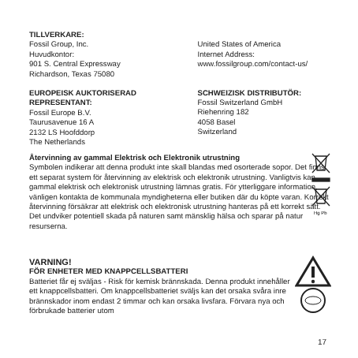TILLVERKARE:
Fossil Group, Inc.
Huvudkontor:
901 S. Central Expressway
Richardson, Texas 75080
EUROPEISK AUKTORISERAD
REPRESENTANT:
Fossil Europe B.V.
Taurusavenue 16 A
2132 LS Hoofddorp
The Netherlands
United States of America
Internet Address:
www.fossilgroup.com/contact-us/
SCHWEIZISK DISTRIBUTÖR:
Fossil Switzerland GmbH
Riehenring 182
4058 Basel
Switzerland
Återvinning av gammal Elektrisk och Elektronik utrustning
Symbolen indikerar att denna produkt inte skall blandas med osorterade sopor. Det finns ett separat system för återvinning av elektrisk och elektronik utrustning. Vanligtvis kan gammal elektrisk och elektronisk utrustning lämnas gratis. För ytterliggare information, vänligen kontakta de kommunala myndigheterna eller butiken där du köpte varan. Korrekt återvinning försäkrar att elektrisk och elektronisk utrustning hanteras på ett korrekt sätt. Det undviker potentiell skada på naturen samt mänsklig hälsa och sparar på natur resurserna.
Hg Pb
VARNING!
FÖR ENHETER MED KNAPPCELLSBATTERI
Batteriet får ej sväljas - Risk för kemisk brännskada. Denna produkt innehåller ett knappcellsbatteri. Om knappcellsbatteriet sväljs kan det orsaka svåra inre brännskador inom endast 2 timmar och kan orsaka livsfara. Förvara nya och förbrukade batterier utom
17